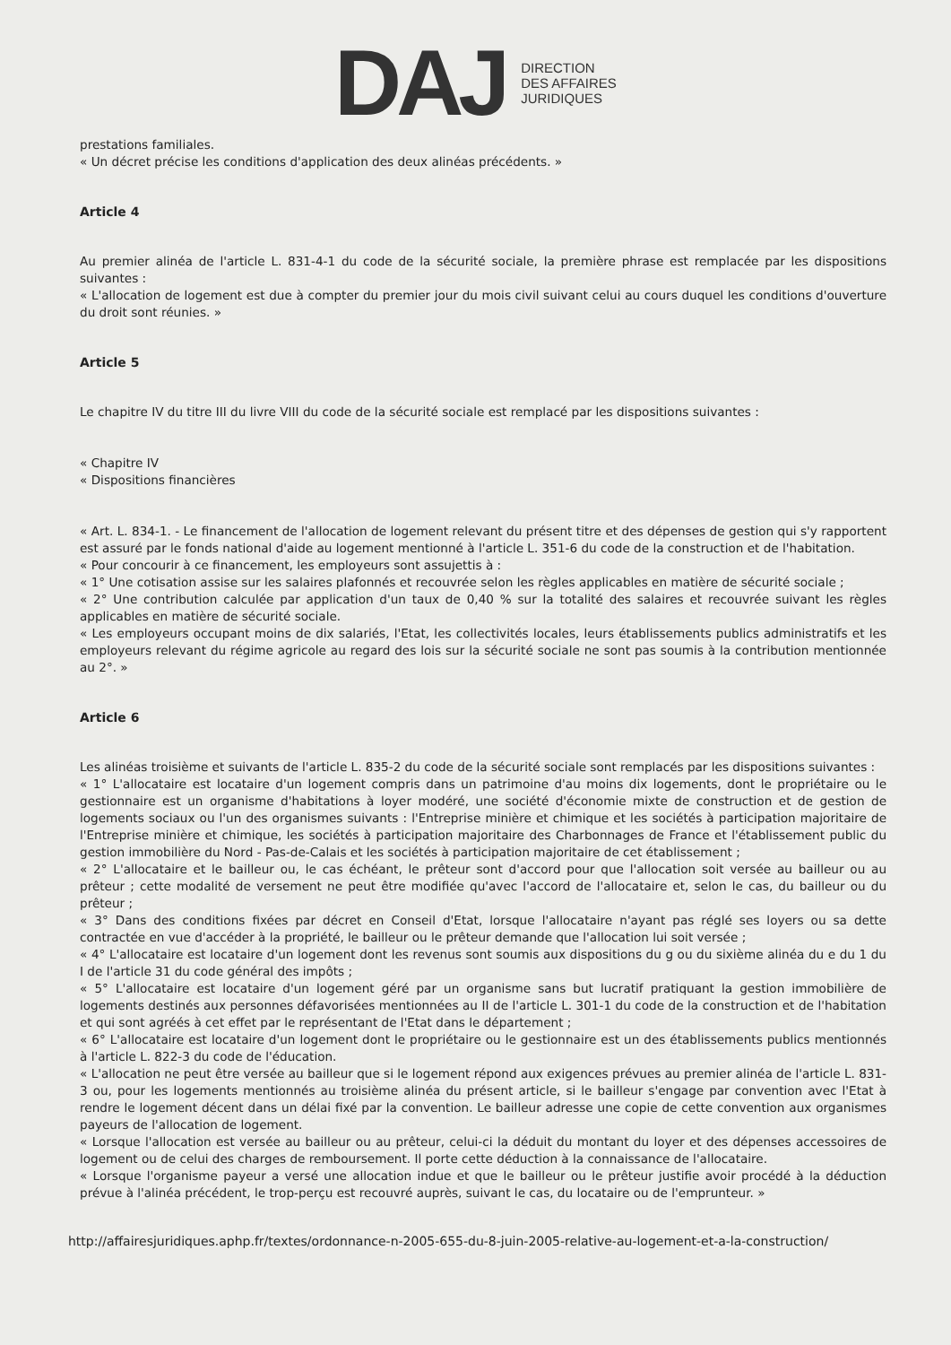DAJ
DIRECTION
DES AFFAIRES
JURIDIQUES
prestations familiales.
« Un décret précise les conditions d'application des deux alinéas précédents. »
Article 4
Au premier alinéa de l'article L. 831-4-1 du code de la sécurité sociale, la première phrase est remplacée par les dispositions suivantes :
« L'allocation de logement est due à compter du premier jour du mois civil suivant celui au cours duquel les conditions d'ouverture du droit sont réunies. »
Article 5
Le chapitre IV du titre III du livre VIII du code de la sécurité sociale est remplacé par les dispositions suivantes :
« Chapitre IV
« Dispositions financières
« Art. L. 834-1. - Le financement de l'allocation de logement relevant du présent titre et des dépenses de gestion qui s'y rapportent est assuré par le fonds national d'aide au logement mentionné à l'article L. 351-6 du code de la construction et de l'habitation.
« Pour concourir à ce financement, les employeurs sont assujettis à :
« 1° Une cotisation assise sur les salaires plafonnés et recouvrée selon les règles applicables en matière de sécurité sociale ;
« 2° Une contribution calculée par application d'un taux de 0,40 % sur la totalité des salaires et recouvrée suivant les règles applicables en matière de sécurité sociale.
« Les employeurs occupant moins de dix salariés, l'Etat, les collectivités locales, leurs établissements publics administratifs et les employeurs relevant du régime agricole au regard des lois sur la sécurité sociale ne sont pas soumis à la contribution mentionnée au 2°. »
Article 6
Les alinéas troisième et suivants de l'article L. 835-2 du code de la sécurité sociale sont remplacés par les dispositions suivantes :
« 1° L'allocataire est locataire d'un logement compris dans un patrimoine d'au moins dix logements, dont le propriétaire ou le gestionnaire est un organisme d'habitations à loyer modéré, une société d'économie mixte de construction et de gestion de logements sociaux ou l'un des organismes suivants : l'Entreprise minière et chimique et les sociétés à participation majoritaire de l'Entreprise minière et chimique, les sociétés à participation majoritaire des Charbonnages de France et l'établissement public du gestion immobilière du Nord - Pas-de-Calais et les sociétés à participation majoritaire de cet établissement ;
« 2° L'allocataire et le bailleur ou, le cas échéant, le prêteur sont d'accord pour que l'allocation soit versée au bailleur ou au prêteur ; cette modalité de versement ne peut être modifiée qu'avec l'accord de l'allocataire et, selon le cas, du bailleur ou du prêteur ;
« 3° Dans des conditions fixées par décret en Conseil d'Etat, lorsque l'allocataire n'ayant pas réglé ses loyers ou sa dette contractée en vue d'accéder à la propriété, le bailleur ou le prêteur demande que l'allocation lui soit versée ;
« 4° L'allocataire est locataire d'un logement dont les revenus sont soumis aux dispositions du g ou du sixième alinéa du e du 1 du I de l'article 31 du code général des impôts ;
« 5° L'allocataire est locataire d'un logement géré par un organisme sans but lucratif pratiquant la gestion immobilière de logements destinés aux personnes défavorisées mentionnées au II de l'article L. 301-1 du code de la construction et de l'habitation et qui sont agréés à cet effet par le représentant de l'Etat dans le département ;
« 6° L'allocataire est locataire d'un logement dont le propriétaire ou le gestionnaire est un des établissements publics mentionnés à l'article L. 822-3 du code de l'éducation.
« L'allocation ne peut être versée au bailleur que si le logement répond aux exigences prévues au premier alinéa de l'article L. 831-3 ou, pour les logements mentionnés au troisième alinéa du présent article, si le bailleur s'engage par convention avec l'Etat à rendre le logement décent dans un délai fixé par la convention. Le bailleur adresse une copie de cette convention aux organismes payeurs de l'allocation de logement.
« Lorsque l'allocation est versée au bailleur ou au prêteur, celui-ci la déduit du montant du loyer et des dépenses accessoires de logement ou de celui des charges de remboursement. Il porte cette déduction à la connaissance de l'allocataire.
« Lorsque l'organisme payeur a versé une allocation indue et que le bailleur ou le prêteur justifie avoir procédé à la déduction prévue à l'alinéa précédent, le trop-perçu est recouvré auprès, suivant le cas, du locataire ou de l'emprunteur. »
http://affairesjuridiques.aphp.fr/textes/ordonnance-n-2005-655-du-8-juin-2005-relative-au-logement-et-a-la-construction/